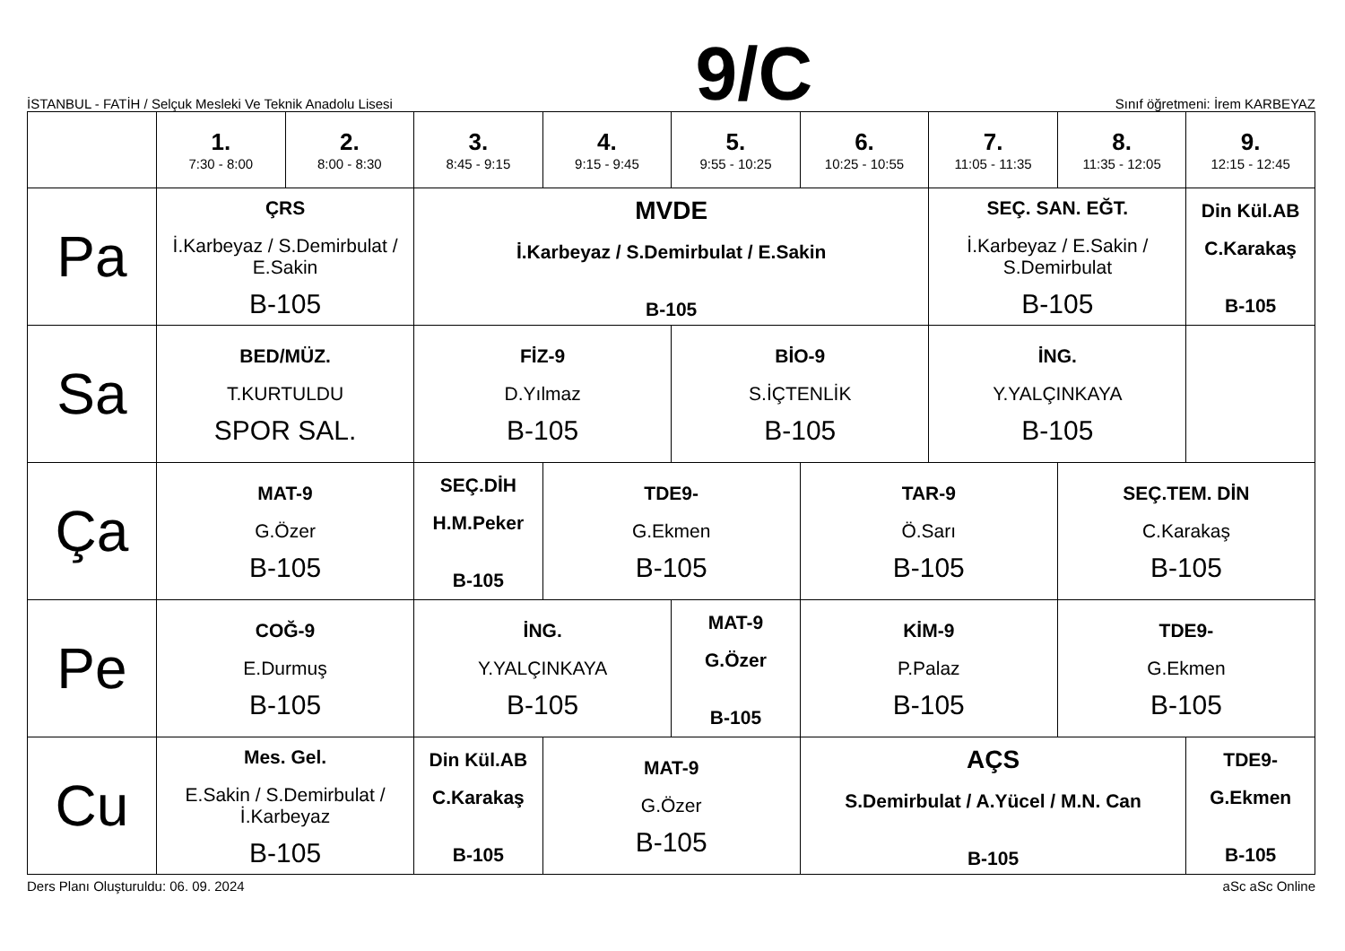İSTANBUL - FATİH / Selçuk Mesleki Ve Teknik Anadolu Lisesi
9/C
Sınıf öğretmeni: İrem KARBEYAZ
| | 1. 7:30 - 8:00 | 2. 8:00 - 8:30 | 3. 8:45 - 9:15 | 4. 9:15 - 9:45 | 5. 9:55 - 10:25 | 6. 10:25 - 10:55 | 7. 11:05 - 11:35 | 8. 11:35 - 12:05 | 9. 12:15 - 12:45 |
| --- | --- | --- | --- | --- | --- | --- | --- | --- | --- |
| Pa | ÇRS İ.Karbeyaz / S.Demirbulat / E.Sakin B-105 | | MVDE İ.Karbeyaz / S.Demirbulat / E.Sakin B-105 | | | | SEÇ. SAN. EĞT. İ.Karbeyaz / E.Sakin / S.Demirbulat B-105 | | Din Kül.AB C.Karakaş B-105 |
| Sa | BED/MÜZ. T.KURTULDU SPOR SAL. | | FİZ-9 D.Yılmaz B-105 | | BİO-9 S.İÇTENLİK B-105 | | İNG. Y.YALÇINKAYA B-105 | | |
| Ça | MAT-9 G.Özer B-105 | | SEÇ.DİH H.M.Peker B-105 | TDE9- G.Ekmen B-105 | | TAR-9 Ö.Sarı B-105 | | SEÇ.TEM. DİN C.Karakaş B-105 | |
| Pe | COĞ-9 E.Durmuş B-105 | | İNG. Y.YALÇINKAYA B-105 | | MAT-9 G.Özer B-105 | KİM-9 P.Palaz B-105 | | TDE9- G.Ekmen B-105 | |
| Cu | Mes. Gel. E.Sakin / S.Demirbulat / İ.Karbeyaz B-105 | | Din Kül.AB C.Karakaş B-105 | MAT-9 G.Özer B-105 | | AÇS S.Demirbulat / A.Yücel / M.N. Can B-105 | | | TDE9- G.Ekmen B-105 |
Ders Planı Oluşturuldu: 06. 09. 2024
aSc aSc Online